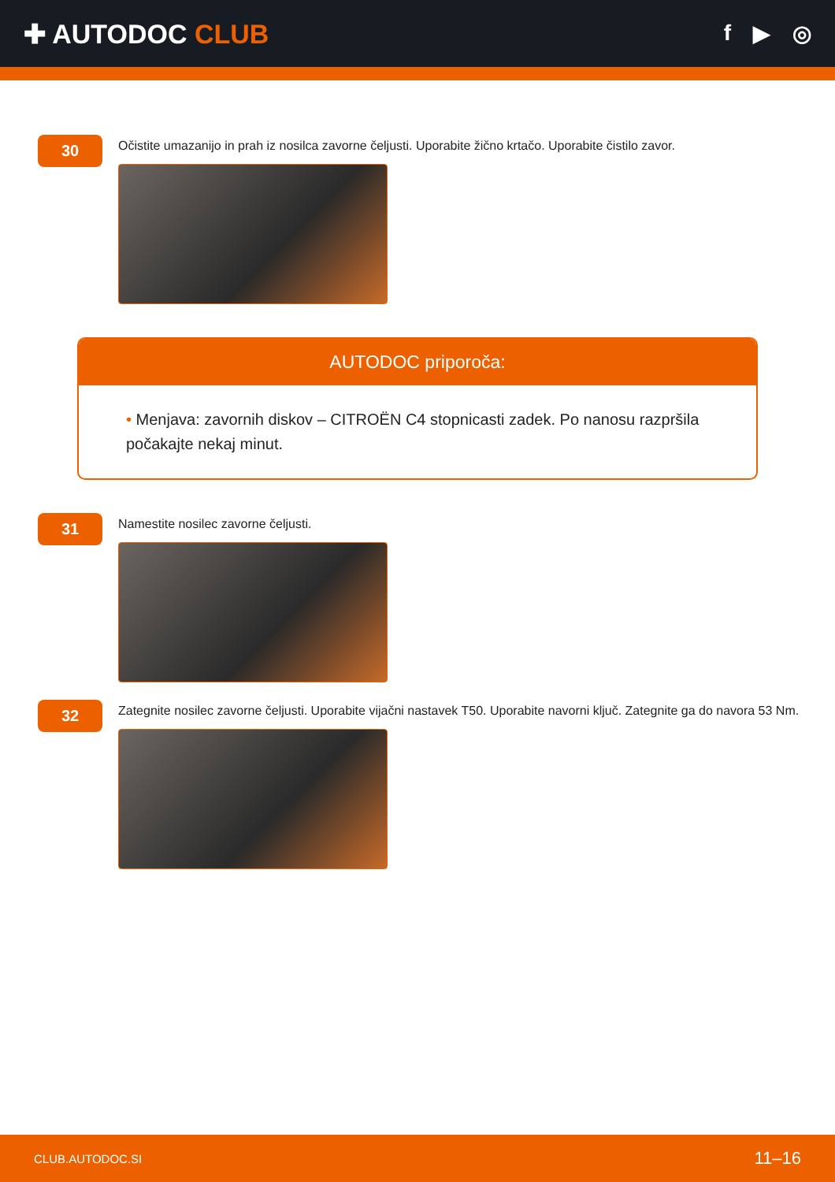✚ AUTODOC CLUB
f ▶ ◎
30
Očistite umazanijo in prah iz nosilca zavorne čeljusti. Uporabite žično krtačo. Uporabite čistilo zavor.
AUTODOC priporoča:
• Menjava: zavornih diskov – CITROËN C4 stopnicasti zadek. Po nanosu razpršila počakajte nekaj minut.
31
Namestite nosilec zavorne čeljusti.
32
Zategnite nosilec zavorne čeljusti. Uporabite vijačni nastavek T50. Uporabite navorni ključ. Zategnite ga do navora 53 Nm.
CLUB.AUTODOC.SI 11–16